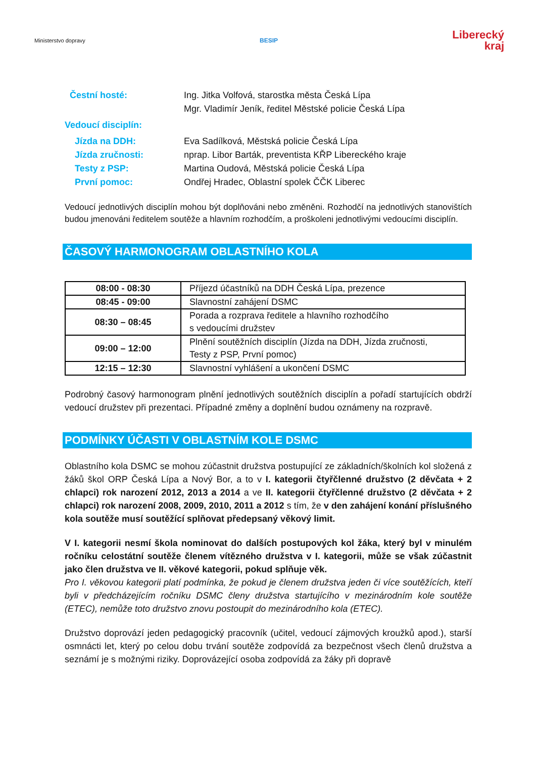Ministerstvo dopravy BESIP
Liberecký
kraj
Čestní hosté: Ing. Jitka Volfová, starostka města Česká Lípa
Mgr. Vladimír Jeník, ředitel Městské policie Česká Lípa
Vedoucí disciplín:
Jízda na DDH: Eva Sadílková, Městská policie Česká Lípa
Jízda zručnosti: nprap. Libor Barták, preventista KŘP Libereckého kraje
Testy z PSP: Martina Oudová, Městská policie Česká Lípa
První pomoc: Ondřej Hradec, Oblastní spolek ČČK Liberec
Vedoucí jednotlivých disciplín mohou být doplňováni nebo změněni. Rozhodčí na jednotlivých stanovištích budou jmenováni ředitelem soutěže a hlavním rozhodčím, a proškoleni jednotlivými vedoucími disciplín.
ČASOVÝ HARMONOGRAM OBLASTNÍHO KOLA
| 08:00 - 08:30 | Příjezd účastníků na DDH Česká Lípa, prezence |
| 08:45 - 09:00 | Slavnostní zahájení DSMC |
| 08:30 – 08:45 | Porada a rozprava ředitele a hlavního rozhodčího s vedoucími družstev |
| 09:00 – 12:00 | Plnění soutěžních disciplín (Jízda na DDH, Jízda zručnosti, Testy z PSP, První pomoc) |
| 12:15 – 12:30 | Slavnostní vyhlášení a ukončení DSMC |
Podrobný časový harmonogram plnění jednotlivých soutěžních disciplín a pořadí startujících obdrží vedoucí družstev při prezentaci. Případné změny a doplnění budou oznámeny na rozpravě.
PODMÍNKY ÚČASTI V OBLASTNÍM KOLE DSMC
Oblastního kola DSMC se mohou zúčastnit družstva postupující ze základních/školních kol složená z žáků škol ORP Česká Lípa a Nový Bor, a to v I. kategorii čtyřčlenné družstvo (2 děvčata + 2 chlapci) rok narození 2012, 2013 a 2014 a ve II. kategorii čtyřčlenné družstvo (2 děvčata + 2 chlapci) rok narození 2008, 2009, 2010, 2011 a 2012 s tím, že v den zahájení konání příslušného kola soutěže musí soutěžící splňovat předepsaný věkový limit.
V I. kategorii nesmí škola nominovat do dalších postupových kol žáka, který byl v minulém ročníku celostátní soutěže členem vítězného družstva v I. kategorii, může se však zúčastnit jako člen družstva ve II. věkové kategorii, pokud splňuje věk.
Pro I. věkovou kategorii platí podmínka, že pokud je členem družstva jeden či více soutěžících, kteří byli v předcházejícím ročníku DSMC členy družstva startujícího v mezinárodním kole soutěže (ETEC), nemůže toto družstvo znovu postoupit do mezinárodního kola (ETEC).
Družstvo doprovází jeden pedagogický pracovník (učitel, vedoucí zájmových kroužků apod.), starší osmnácti let, který po celou dobu trvání soutěže zodpovídá za bezpečnost všech členů družstva a seznámí je s možnými riziky. Doprovázející osoba zodpovídá za žáky při dopravě